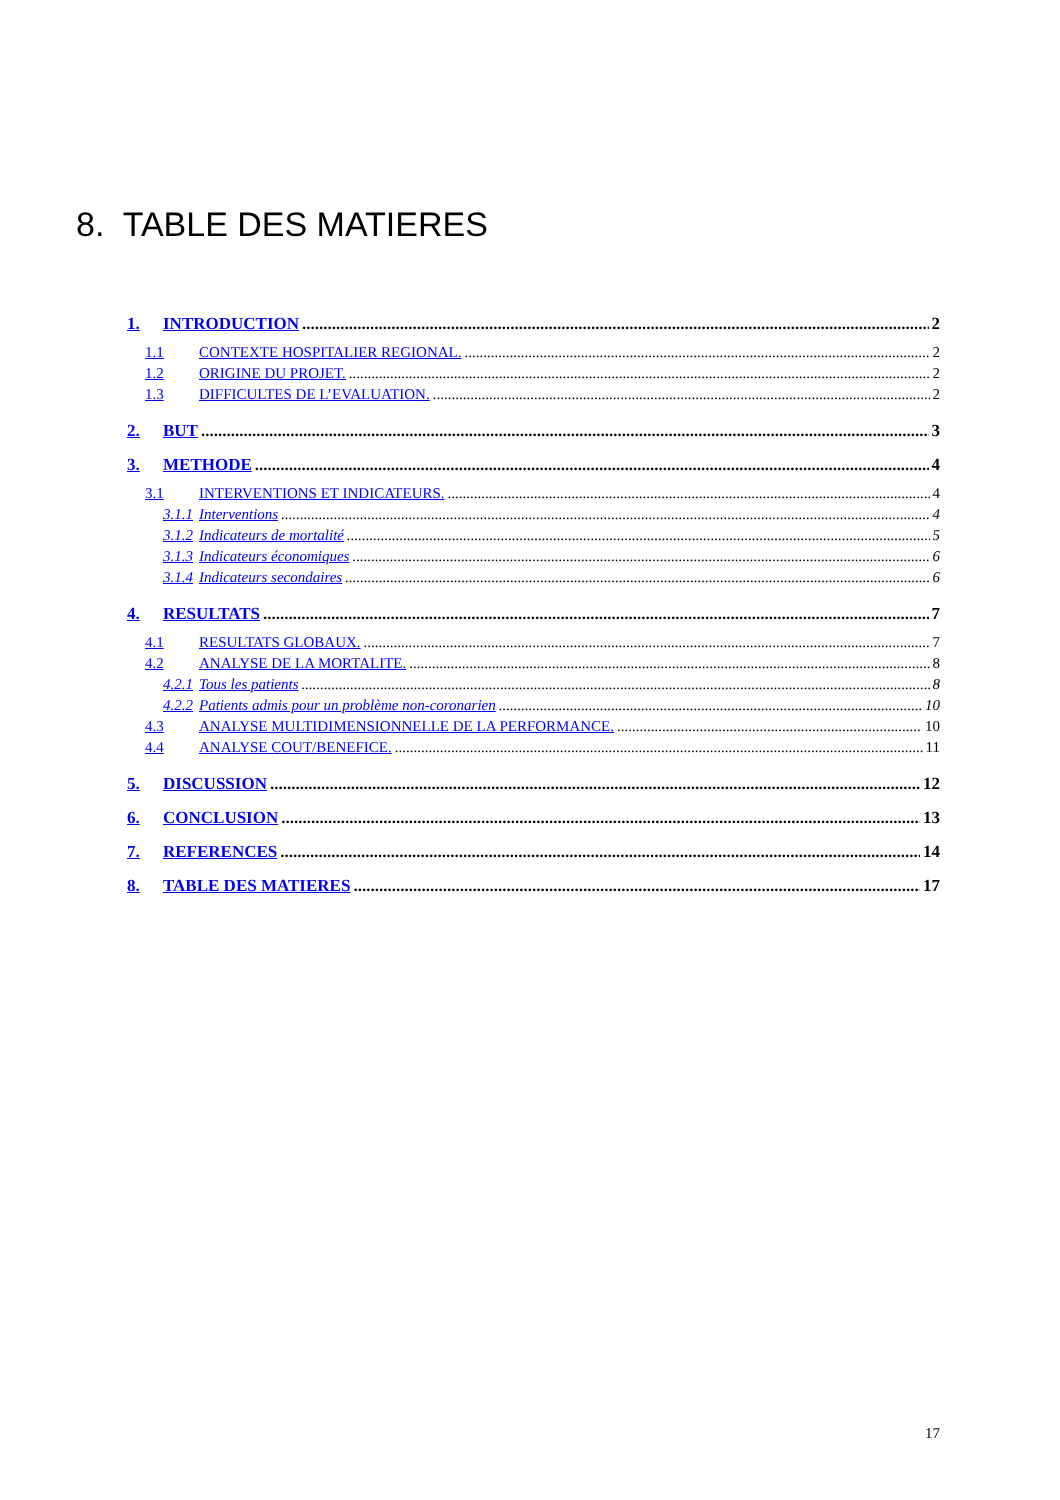8. TABLE DES MATIERES
1. INTRODUCTION 2
1.1 CONTEXTE HOSPITALIER REGIONAL. 2
1.2 ORIGINE DU PROJET. 2
1.3 DIFFICULTES DE L’EVALUATION. 2
2. BUT 3
3. METHODE 4
3.1 INTERVENTIONS ET INDICATEURS. 4
3.1.1 Interventions 4
3.1.2 Indicateurs de mortalité 5
3.1.3 Indicateurs économiques 6
3.1.4 Indicateurs secondaires 6
4. RESULTATS 7
4.1 RESULTATS GLOBAUX. 7
4.2 ANALYSE DE LA MORTALITE. 8
4.2.1 Tous les patients 8
4.2.2 Patients admis pour un problème non-coronarien 10
4.3 ANALYSE MULTIDIMENSIONNELLE DE LA PERFORMANCE. 10
4.4 ANALYSE COUT/BENEFICE. 11
5. DISCUSSION 12
6. CONCLUSION 13
7. REFERENCES 14
8. TABLE DES MATIERES 17
17